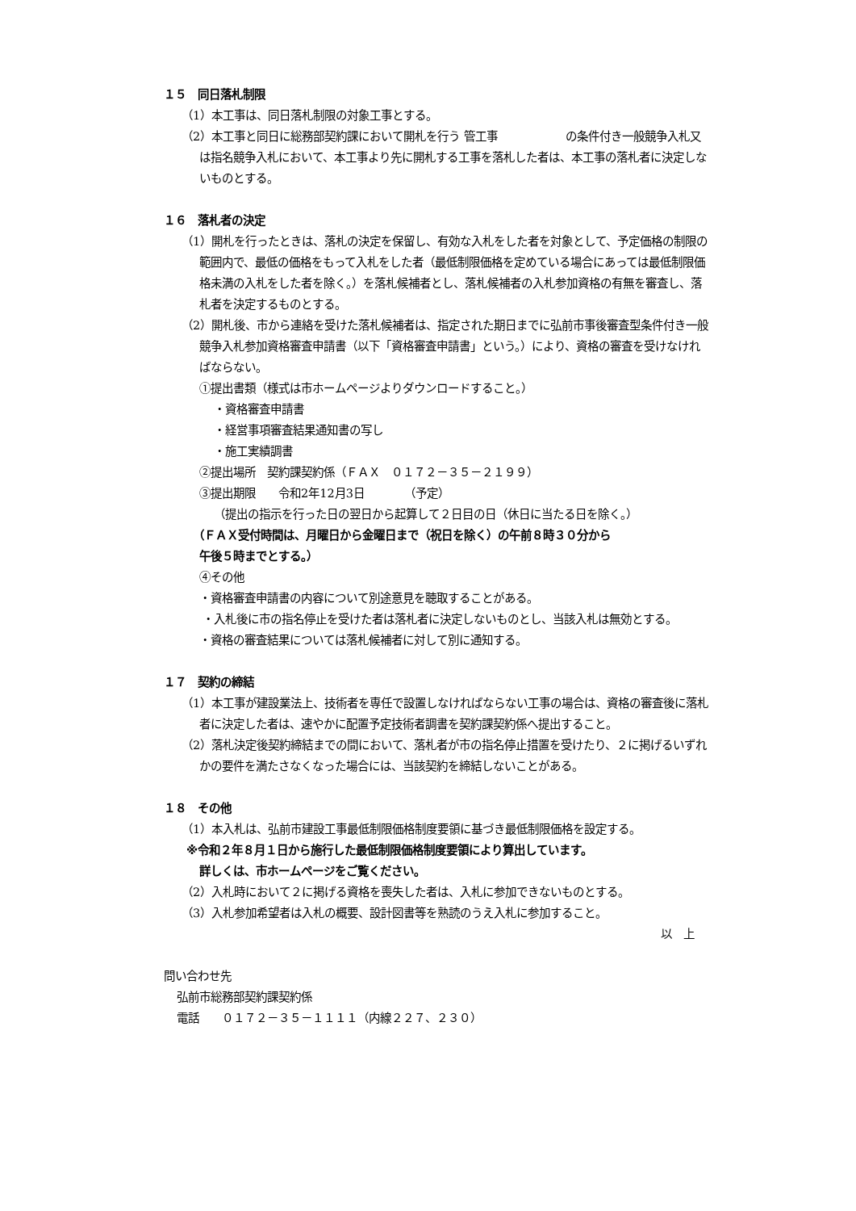１５　同日落札制限
（1）本工事は、同日落札制限の対象工事とする。
（2）本工事と同日に総務部契約課において開札を行う 管工事　　　　　　の条件付き一般競争入札又は指名競争入札において、本工事より先に開札する工事を落札した者は、本工事の落札者に決定しないものとする。
１６　落札者の決定
（1）開札を行ったときは、落札の決定を保留し、有効な入札をした者を対象として、予定価格の制限の範囲内で、最低の価格をもって入札をした者（最低制限価格を定めている場合にあっては最低制限価格未満の入札をした者を除く。）を落札候補者とし、落札候補者の入札参加資格の有無を審査し、落札者を決定するものとする。
（2）開札後、市から連絡を受けた落札候補者は、指定された期日までに弘前市事後審査型条件付き一般競争入札参加資格審査申請書（以下「資格審査申請書」という。）により、資格の審査を受けなければならない。
①提出書類（様式は市ホームページよりダウンロードすること。）
・資格審査申請書
・経営事項審査結果通知書の写し
・施工実績調書
②提出場所　契約課契約係（ＦＡＸ　０１７２－３５－２１９９）
③提出期限　　令和2年12月3日　　　　（予定）
（提出の指示を行った日の翌日から起算して２日目の日（休日に当たる日を除く。）
（ＦＡＸ受付時間は、月曜日から金曜日まで（祝日を除く）の午前８時３０分から
午後５時までとする。）
④その他
・資格審査申請書の内容について別途意見を聴取することがある。
・入札後に市の指名停止を受けた者は落札者に決定しないものとし、当該入札は無効とする。
・資格の審査結果については落札候補者に対して別に通知する。
１７　契約の締結
（1）本工事が建設業法上、技術者を専任で設置しなければならない工事の場合は、資格の審査後に落札者に決定した者は、速やかに配置予定技術者調書を契約課契約係へ提出すること。
（2）落札決定後契約締結までの間において、落札者が市の指名停止措置を受けたり、２に掲げるいずれかの要件を満たさなくなった場合には、当該契約を締結しないことがある。
１８　その他
（1）本入札は、弘前市建設工事最低制限価格制度要領に基づき最低制限価格を設定する。
※令和２年８月１日から施行した最低制限価格制度要領により算出しています。
詳しくは、市ホームページをご覧ください。
（2）入札時において２に掲げる資格を喪失した者は、入札に参加できないものとする。
（3）入札参加希望者は入札の概要、設計図書等を熟読のうえ入札に参加すること。
以　上
問い合わせ先
弘前市総務部契約課契約係
電話　　０１７２－３５－１１１１（内線２２７、２３０）